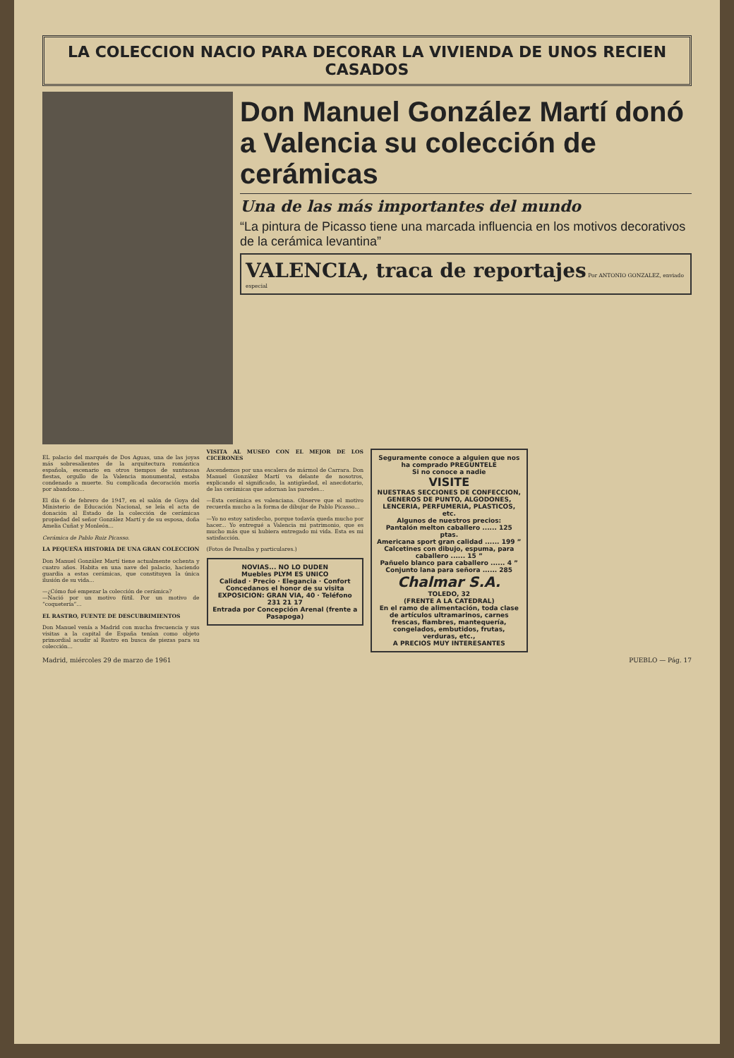LA COLECCION NACIO PARA DECORAR LA VIVIENDA DE UNOS RECIEN CASADOS
Don Manuel González Martí donó a Valencia su colección de cerámicas
Una de las más importantes del mundo
“La pintura de Picasso tiene una marcada influencia en los motivos decorativos de la cerámica levantina”
VALENCIA, traca de reportajes Por ANTONIO GONZALEZ, enviado especial
EL palacio del marqués de Dos Aguas, una de las joyas más sobresalientes de la arquitectura romántica española, escenario en otros tiempos de suntuosas fiestas, orgullo de la Valencia monumental, estaba condenado a muerte. Su complicada decoración moría por abandono...
El día 6 de febrero de 1947, en el salón de Goya del Ministerio de Educación Nacional, se leía el acta de donación al Estado de la colección de cerámicas propiedad del señor González Martí y de su esposa, doña Amelia Cuñat y Monleón...
Cerámica de Pablo Ruiz Picasso.
LA PEQUEÑA HISTORIA DE UNA GRAN COLECCION
Don Manuel González Martí tiene actualmente ochenta y cuatro años. Habita en una nave del palacio, haciendo guardia a estas cerámicas, que constituyen la única ilusión de su vida...
—¿Cómo fué empezar la colección de cerámica?
—Nació por un motivo fútil. Por un motivo de “coquetería”...
EL RASTRO, FUENTE DE DESCUBRIMIENTOS
Don Manuel venía a Madrid con mucha frecuencia y sus visitas a la capital de España tenían como objeto primordial acudir al Rastro en busca de piezas para su colección...
VISITA AL MUSEO CON EL MEJOR DE LOS CICERONES
Ascendemos por una escalera de mármol de Carrara. Don Manuel González Martí va delante de nosotros, explicando el significado, la antigüedad, el anecdotario, de las cerámicas que adornan las paredes...
—Esta cerámica es valenciana. Observe que el motivo recuerda mucho a la forma de dibujar de Pablo Picasso...
—Yo no estoy satisfecho, porque todavía queda mucho por hacer... Yo entregué a Valencia mi patrimonio, que es mucho más que si hubiera entregado mi vida. Esta es mi satisfacción.
(Fotos de Penalba y particulares.)
NOVIAS... NO LO DUDEN
Muebles PLYM ES UNICO
Calidad · Precio · Elegancia · Confort
Concedanos el honor de su visita
EXPOSICION: GRAN VIA, 40 · Teléfono 231 21 17
Entrada por Concepción Arenal (frente a Pasapoga)
Seguramente conoce a alguien que nos ha comprado PREGUNTELE
Si no conoce a nadie
VISITE
NUESTRAS SECCIONES DE CONFECCION, GENEROS DE PUNTO, ALGODONES, LENCERIA, PERFUMERIA, PLASTICOS, etc.
Algunos de nuestros precios:
Pantalón melton caballero ...... 125 ptas.
Americana sport gran calidad ...... 199 ”
Calcetines con dibujo, espuma, para caballero ...... 15 ”
Pañuelo blanco para caballero ...... 4 ”
Conjunto lana para señora ...... 285
Chalmar S.A.
TOLEDO, 32
(FRENTE A LA CATEDRAL)
En el ramo de alimentación, toda clase de artículos ultramarinos, carnes frescas, fiambres, mantequería, congelados, embutidos, frutas, verduras, etc.,
A PRECIOS MUY INTERESANTES
Madrid, miércoles 29 de marzo de 1961 PUEBLO — Pág. 17